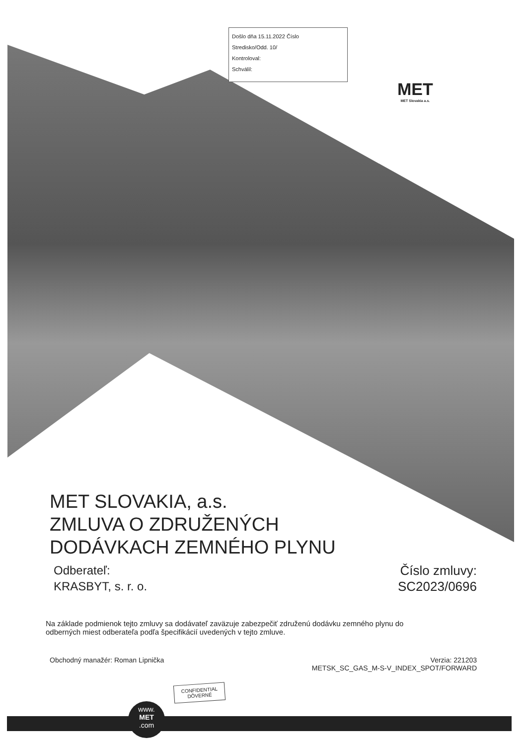Došlo dňa 15.11.2022 Číslo
Stredisko/Odd. 10/
Kontroloval:
Schválil:
MET
MET Slovakia a.s.
MET SLOVAKIA, a.s.
ZMLUVA O ZDRUŽENÝCH
DODÁVKACH ZEMNÉHO PLYNU
Odberateľ:
KRASBYT, s. r. o.
Číslo zmluvy:
SC2023/0696
Na základe podmienok tejto zmluvy sa dodávateľ zaväzuje zabezpečiť združenú dodávku zemného plynu do odberných miest odberateľa podľa špecifikácií uvedených v tejto zmluve.
Obchodný manažér: Roman Lipnička
Verzia: 221203
METSK_SC_GAS_M-S-V_INDEX_SPOT/FORWARD
CONFIDENTIAL
DÔVERNÉ
www.
MET
.com